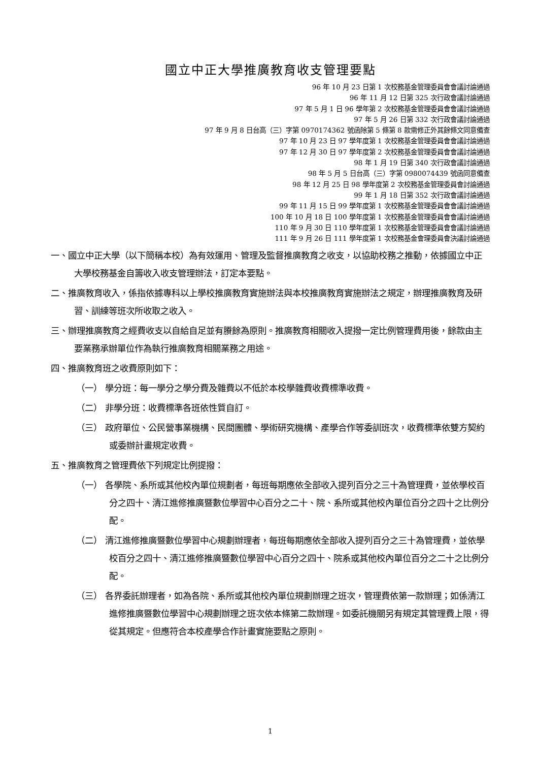國立中正大學推廣教育收支管理要點
96 年 10 月 23 日第 1 次校務基金管理委員會會議討論通過
96 年 11 月 12 日第 325 次行政會議討論通過
97 年 5 月 1 日 96 學年第 2 次校務基金管理委員會會議討論通過
97 年 5 月 26 日第 332 次行政會議討論通過
97 年 9 月 8 日台高（三）字第 0970174362 號函除第 5 條第 8 款需修正外其餘條文同意備查
97 年 10 月 23 日 97 學年度第 1 次校務基金管理委員會會議討論通過
97 年 12 月 30 日 97 學年度第 2 次校務基金管理委員會會議討論通過
98 年 1 月 19 日第 340 次行政會議討論通過
98 年 5 月 5 日台高（三）字第 0980074439 號函同意備查
98 年 12 月 25 日 98 學年度第 2 次校務基金管理委員會討論通過
99 年 1 月 18 日第 352 次行政會議討論通過
99 年 11 月 15 日 99 學年度第 1 次校務基金管理委員會會議討論通過
100 年 10 月 18 日 100 學年度第 1 次校務基金管理委員會會議討論通過
110 年 9 月 30 日 110 學年度第 1 次校務基金管理委員會會議討論通過
111 年 9 月 26 日 111 學年度第 1 次校務基金會理委員會決議討論通過
一、國立中正大學（以下簡稱本校）為有效運用、管理及監督推廣教育之收支，以協助校務之推動，依據國立中正大學校務基金自籌收入收支管理辦法，訂定本要點。
二、推廣教育收入，係指依據專科以上學校推廣教育實施辦法與本校推廣教育實施辦法之規定，辦理推廣教育及研習、訓練等班次所收取之收入。
三、辦理推廣教育之經費收支以自給自足並有賸餘為原則。推廣教育相關收入提撥一定比例管理費用後，餘款由主要業務承辦單位作為執行推廣教育相關業務之用途。
四、推廣教育班之收費原則如下：
（一） 學分班：每一學分之學分費及雜費以不低於本校學雜費收費標準收費。
（二） 非學分班：收費標準各班依性質自訂。
（三） 政府單位、公民營事業機構、民間團體、學術研究機構、產學合作等委訓班次，收費標準依雙方契約或委辦計畫規定收費。
五、推廣教育之管理費依下列規定比例提撥：
（一） 各學院、系所或其他校內單位規劃者，每班每期應依全部收入提列百分之三十為管理費，並依學校百分之四十、清江進修推廣暨數位學習中心百分之二十、院、系所或其他校內單位百分之四十之比例分配。
（二） 清江進修推廣暨數位學習中心規劃辦理者，每班每期應依全部收入提列百分之三十為管理費，並依學校百分之四十、清江進修推廣暨數位學習中心百分之四十、院系或其他校內單位百分之二十之比例分配。
（三） 各界委託辦理者，如為各院、系所或其他校內單位規劃辦理之班次，管理費依第一款辦理；如係清江進修推廣暨數位學習中心規劃辦理之班次依本條第二款辦理。如委託機關另有規定其管理費上限，得從其規定。但應符合本校產學合作計畫實施要點之原則。
1